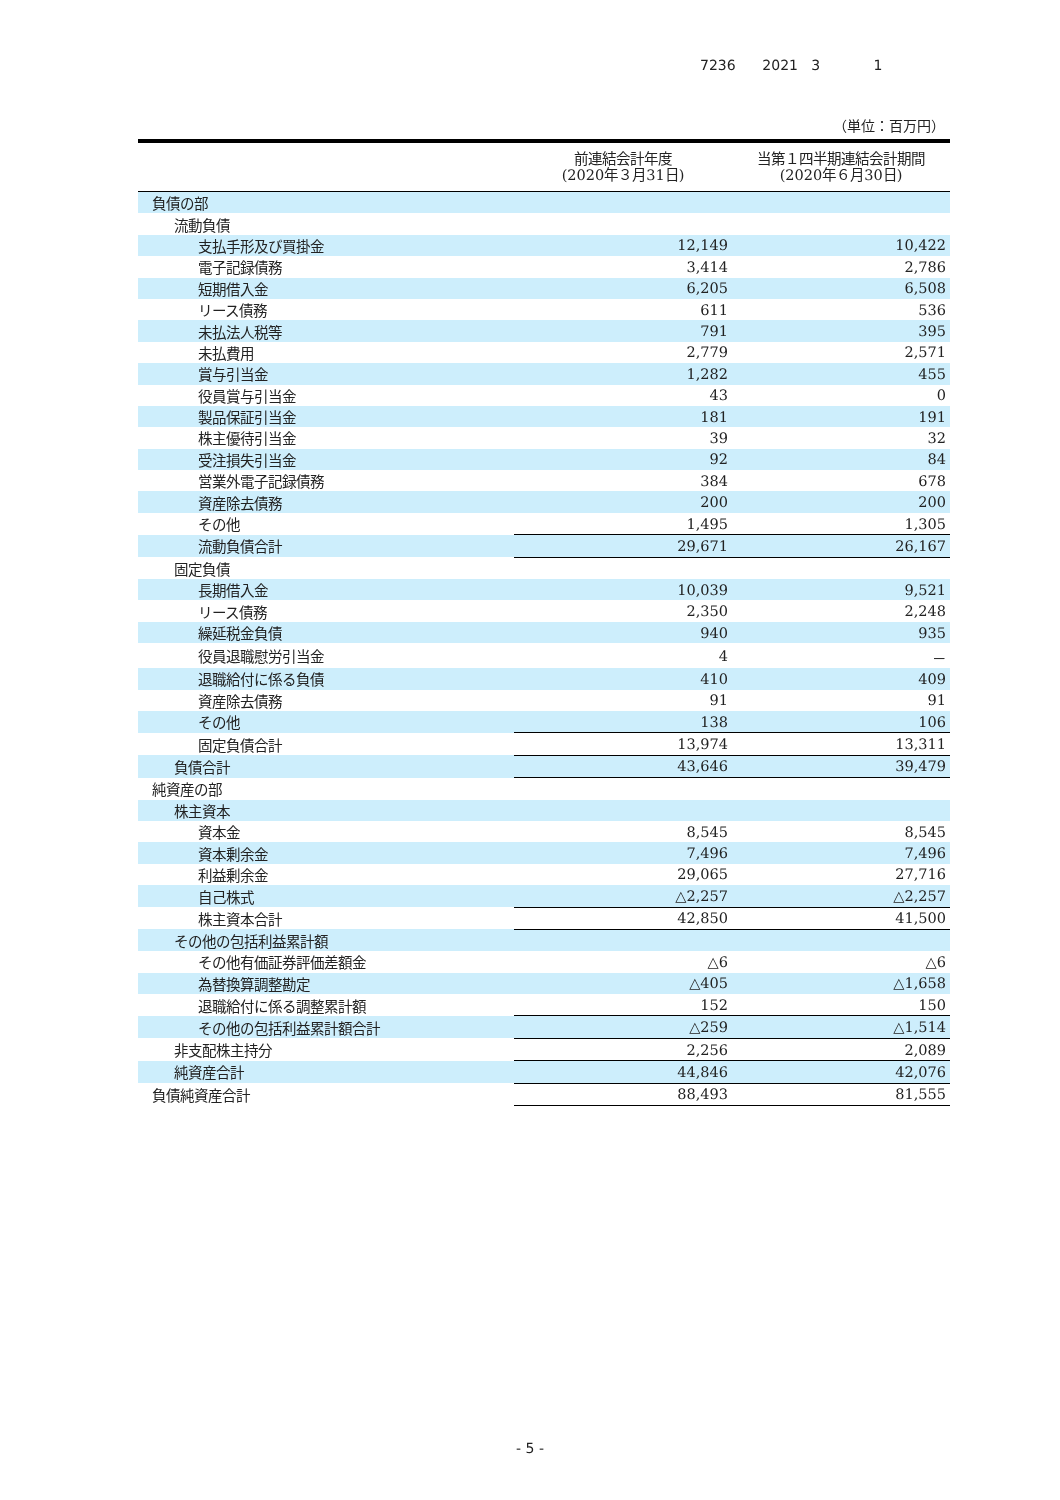7236 2021 3 1
（単位：百万円）
| | 前連結会計年度 (2020年３月31日) | 当第１四半期連結会計期間 (2020年６月30日) |
| --- | --- | --- |
| 負債の部 | | |
| 流動負債 | | |
| 支払手形及び買掛金 | 12,149 | 10,422 |
| 電子記録債務 | 3,414 | 2,786 |
| 短期借入金 | 6,205 | 6,508 |
| リース債務 | 611 | 536 |
| 未払法人税等 | 791 | 395 |
| 未払費用 | 2,779 | 2,571 |
| 賞与引当金 | 1,282 | 455 |
| 役員賞与引当金 | 43 | 0 |
| 製品保証引当金 | 181 | 191 |
| 株主優待引当金 | 39 | 32 |
| 受注損失引当金 | 92 | 84 |
| 営業外電子記録債務 | 384 | 678 |
| 資産除去債務 | 200 | 200 |
| その他 | 1,495 | 1,305 |
| 流動負債合計 | 29,671 | 26,167 |
| 固定負債 | | |
| 長期借入金 | 10,039 | 9,521 |
| リース債務 | 2,350 | 2,248 |
| 繰延税金負債 | 940 | 935 |
| 役員退職慰労引当金 | 4 | － |
| 退職給付に係る負債 | 410 | 409 |
| 資産除去債務 | 91 | 91 |
| その他 | 138 | 106 |
| 固定負債合計 | 13,974 | 13,311 |
| 負債合計 | 43,646 | 39,479 |
| 純資産の部 | | |
| 株主資本 | | |
| 資本金 | 8,545 | 8,545 |
| 資本剰余金 | 7,496 | 7,496 |
| 利益剰余金 | 29,065 | 27,716 |
| 自己株式 | △2,257 | △2,257 |
| 株主資本合計 | 42,850 | 41,500 |
| その他の包括利益累計額 | | |
| その他有価証券評価差額金 | △6 | △6 |
| 為替換算調整勘定 | △405 | △1,658 |
| 退職給付に係る調整累計額 | 152 | 150 |
| その他の包括利益累計額合計 | △259 | △1,514 |
| 非支配株主持分 | 2,256 | 2,089 |
| 純資産合計 | 44,846 | 42,076 |
| 負債純資産合計 | 88,493 | 81,555 |
- 5 -